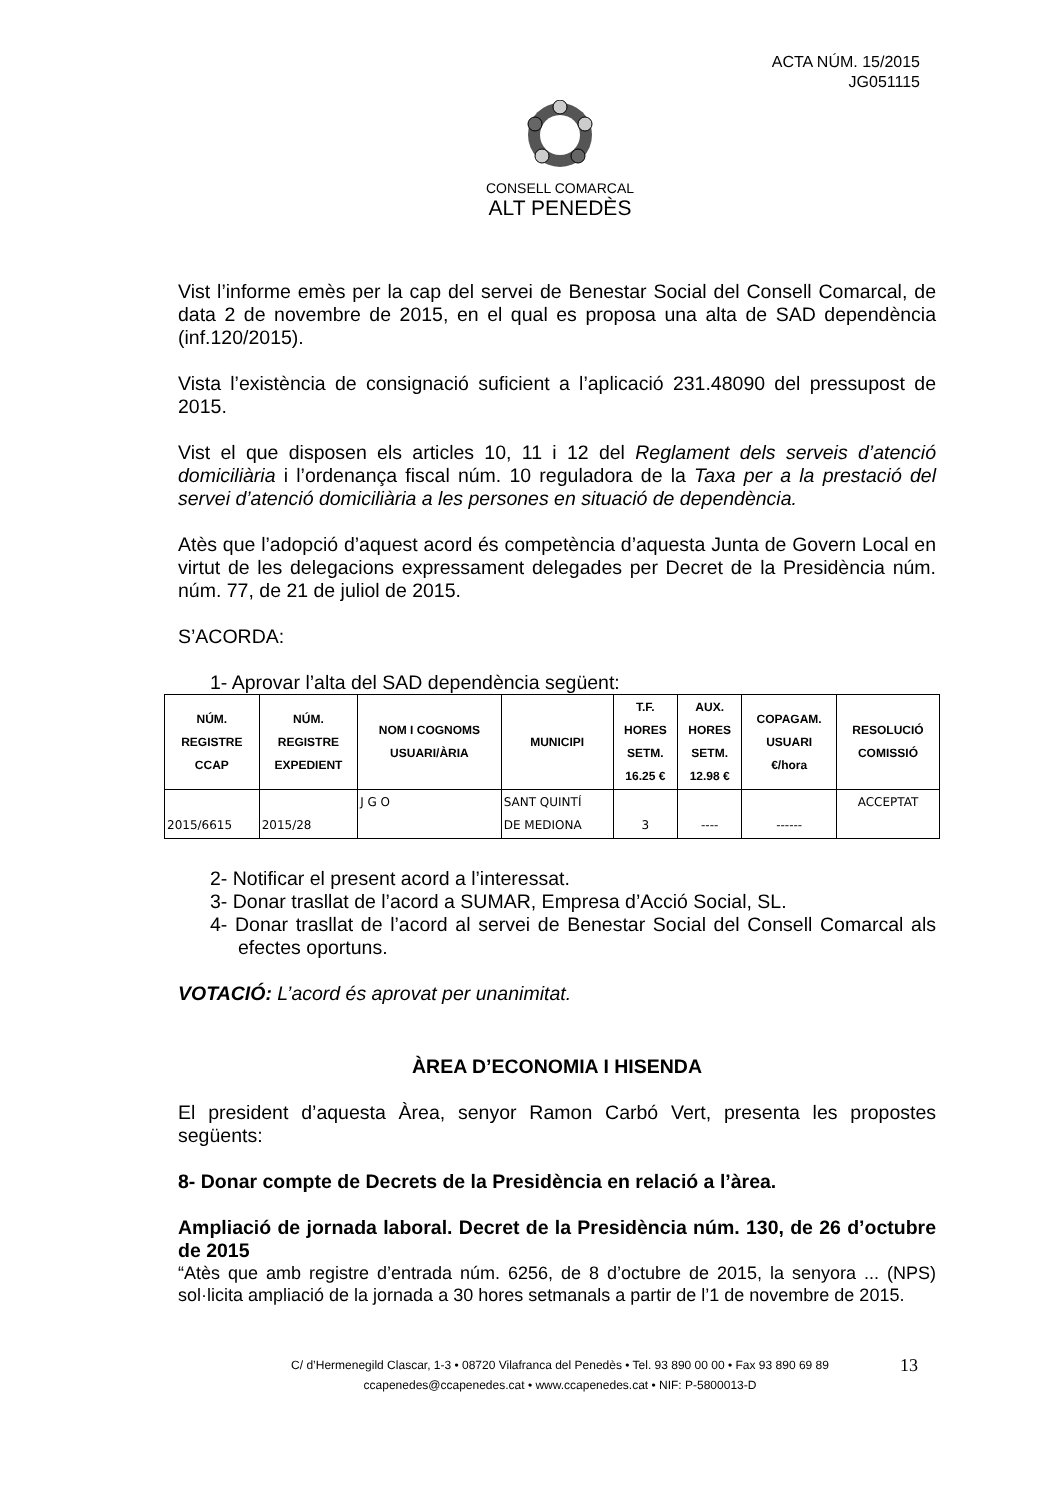ACTA NÚM. 15/2015
JG051115
CONSELL COMARCAL
ALT PENEDÈS
Vist l’informe emès per la cap del servei de Benestar Social del Consell Comarcal, de data 2 de novembre de 2015, en el qual es proposa una alta de SAD dependència (inf.120/2015).
Vista l’existència de consignació suficient a l’aplicació 231.48090 del pressupost de 2015.
Vist el que disposen els articles 10, 11 i 12 del Reglament dels serveis d’atenció domiciliària i l’ordenança fiscal núm. 10 reguladora de la Taxa per a la prestació del servei d’atenció domiciliària a les persones en situació de dependència.
Atès que l’adopció d’aquest acord és competència d’aquesta Junta de Govern Local en virtut de les delegacions expressament delegades per Decret de la Presidència núm. núm. 77, de 21 de juliol de 2015.
S’ACORDA:
1- Aprovar l’alta del SAD dependència següent:
| NÚM. REGISTRE CCAP | NÚM. REGISTRE EXPEDIENT | NOM I COGNOMS USUARI/ÀRIA | MUNICIPI | T.F. HORES SETM. 16.25 € | AUX. HORES SETM. 12.98 € | COPAGAM. USUARI €/hora | RESOLUCIÓ COMISSIÓ |
| --- | --- | --- | --- | --- | --- | --- | --- |
| 2015/6615 | 2015/28 | J G O | SANT QUINTÍ DE MEDIONA | 3 | ---- | ------ | ACCEPTAT |
2- Notificar el present acord a l’interessat.
3- Donar trasllat de l’acord a SUMAR, Empresa d’Acció Social, SL.
4- Donar trasllat de l’acord al servei de Benestar Social del Consell Comarcal als efectes oportuns.
VOTACIÓ: L’acord és aprovat per unanimitat.
ÀREA D’ECONOMIA I HISENDA
El president d’aquesta Àrea, senyor Ramon Carbó Vert, presenta les propostes següents:
8- Donar compte de Decrets de la Presidència en relació a l’àrea.
Ampliació de jornada laboral. Decret de la Presidència núm. 130, de 26 d’octubre de 2015
“Atès que amb registre d’entrada núm. 6256, de 8 d’octubre de 2015, la senyora ... (NPS) sol·licita ampliació de la jornada a 30 hores setmanals a partir de l’1 de novembre de 2015.
C/ d’Hermenegild Clascar, 1-3 • 08720 Vilafranca del Penedès • Tel. 93 890 00 00 • Fax 93 890 69 89
ccapenedes@ccapenedes.cat • www.ccapenedes.cat • NIF: P-5800013-D
13